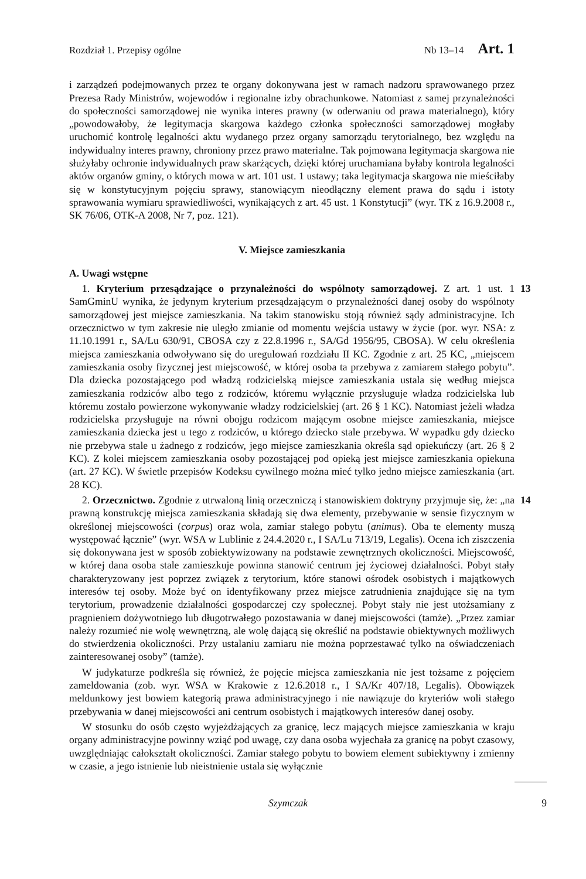Rozdział 1. Przepisy ogólne Nb 13–14 Art. 1
i zarządzeń podejmowanych przez te organy dokonywana jest w ramach nadzoru sprawowanego przez Prezesa Rady Ministrów, wojewodów i regionalne izby obrachunkowe. Natomiast z samej przynależności do społeczności samorządowej nie wynika interes prawny (w oderwaniu od prawa materialnego), który „powodowałoby, że legitymacja skargowa każdego członka społeczności samorządowej mogłaby uruchomić kontrolę legalności aktu wydanego przez organy samorządu terytorialnego, bez względu na indywidualny interes prawny, chroniony przez prawo materialne. Tak pojmowana legitymacja skargowa nie służyłaby ochronie indywidualnych praw skarżących, dzięki której uruchamiana byłaby kontrola legalności aktów organów gminy, o których mowa w art. 101 ust. 1 ustawy; taka legitymacja skargowa nie mieściłaby się w konstytucyjnym pojęciu sprawy, stanowiącym nieodłączny element prawa do sądu i istoty sprawowania wymiaru sprawiedliwości, wynikających z art. 45 ust. 1 Konstytucji” (wyr. TK z 16.9.2008 r., SK 76/06, OTK-A 2008, Nr 7, poz. 121).
V. Miejsce zamieszkania
A. Uwagi wstępne
1. Kryterium przesądzające o przynależności do wspólnoty samorządowej. Z art. 1 ust. 1 SamGminU wynika, że jedynym kryterium przesądzającym o przynależności danej osoby do wspólnoty samorządowej jest miejsce zamieszkania. Na takim stanowisku stoją również sądy administracyjne. Ich orzecznictwo w tym zakresie nie uległo zmianie od momentu wejścia ustawy w życie (por. wyr. NSA: z 11.10.1991 r., SA/Lu 630/91, CBOSA czy z 22.8.1996 r., SA/Gd 1956/95, CBOSA). W celu określenia miejsca zamieszkania odwoływano się do uregulowań rozdziału II KC. Zgodnie z art. 25 KC, „miejscem zamieszkania osoby fizycznej jest miejscowość, w której osoba ta przebywa z zamiarem stałego pobytu”. Dla dziecka pozostającego pod władzą rodzicielską miejsce zamieszkania ustala się według miejsca zamieszkania rodziców albo tego z rodziców, któremu wyłącznie przysługuje władza rodzicielska lub któremu zostało powierzone wykonywanie władzy rodzicielskiej (art. 26 § 1 KC). Natomiast jeżeli władza rodzicielska przysługuje na równi obojgu rodzicom mającym osobne miejsce zamieszkania, miejsce zamieszkania dziecka jest u tego z rodziców, u którego dziecko stale przebywa. W wypadku gdy dziecko nie przebywa stale u żadnego z rodziców, jego miejsce zamieszkania określa sąd opiekuńczy (art. 26 § 2 KC). Z kolei miejscem zamieszkania osoby pozostającej pod opieką jest miejsce zamieszkania opiekuna (art. 27 KC). W świetle przepisów Kodeksu cywilnego można mieć tylko jedno miejsce zamieszkania (art. 28 KC).
13
2. Orzecznictwo. Zgodnie z utrwaloną linią orzeczniczą i stanowiskiem doktryny przyjmuje się, że: „na prawną konstrukcję miejsca zamieszkania składają się dwa elementy, przebywanie w sensie fizycznym w określonej miejscowości (corpus) oraz wola, zamiar stałego pobytu (animus). Oba te elementy muszą występować łącznie” (wyr. WSA w Lublinie z 24.4.2020 r., I SA/Lu 713/19, Legalis). Ocena ich ziszczenia się dokonywana jest w sposób zobiektywizowany na podstawie zewnętrznych okoliczności. Miejscowość, w której dana osoba stale zamieszkuje powinna stanowić centrum jej życiowej działalności. Pobyt stały charakteryzowany jest poprzez związek z terytorium, które stanowi ośrodek osobistych i majątkowych interesów tej osoby. Może być on identyfikowany przez miejsce zatrudnienia znajdujące się na tym terytorium, prowadzenie działalności gospodarczej czy społecznej. Pobyt stały nie jest utożsamiany z pragnieniem dożywotniego lub długotrwałego pozostawania w danej miejscowości (tamże). „Przez zamiar należy rozumieć nie wolę wewnętrzną, ale wolę dającą się określić na podstawie obiektywnych możliwych do stwierdzenia okoliczności. Przy ustalaniu zamiaru nie można poprzestawać tylko na oświadczeniach zainteresowanej osoby” (tamże).
14
W judykaturze podkreśla się również, że pojęcie miejsca zamieszkania nie jest tożsame z pojęciem zameldowania (zob. wyr. WSA w Krakowie z 12.6.2018 r., I SA/Kr 407/18, Legalis). Obowiązek meldunkowy jest bowiem kategorią prawa administracyjnego i nie nawiązuje do kryteriów woli stałego przebywania w danej miejscowości ani centrum osobistych i majątkowych interesów danej osoby.
W stosunku do osób często wyjeżdżających za granicę, lecz mających miejsce zamieszkania w kraju organy administracyjne powinny wziąć pod uwagę, czy dana osoba wyjechała za granicę na pobyt czasowy, uwzględniając całokształt okoliczności. Zamiar stałego pobytu to bowiem element subiektywny i zmienny w czasie, a jego istnienie lub nieistnienie ustala się wyłącznie
Szymczak 9